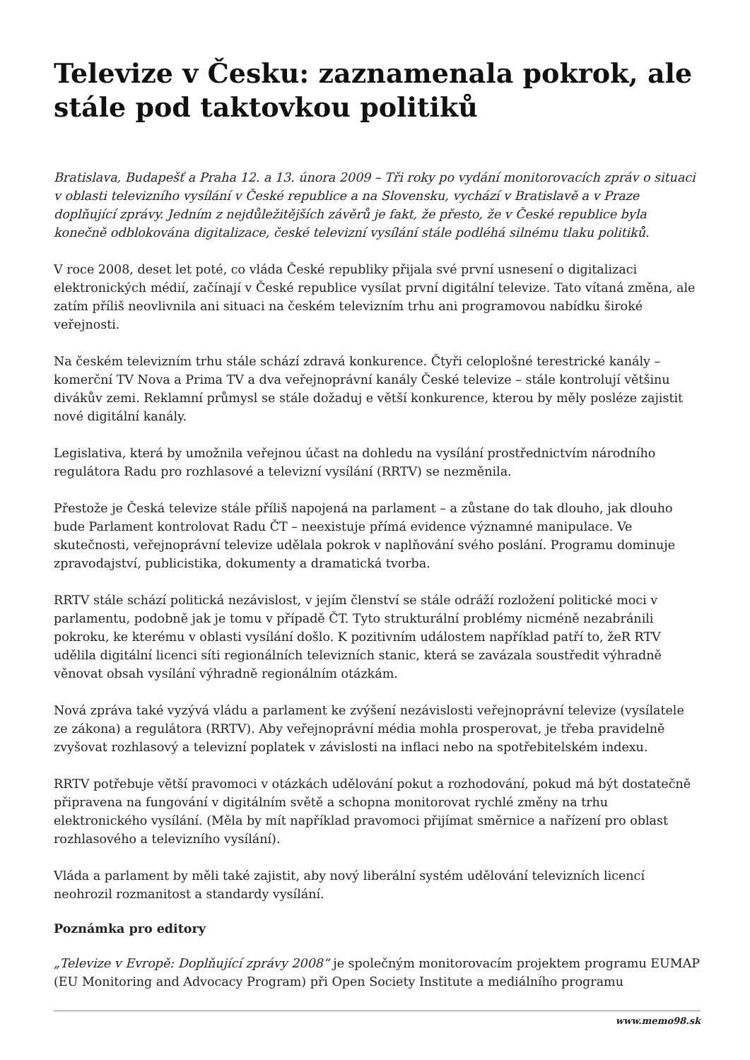Televize v Česku: zaznamenala pokrok, ale stále pod taktovkou politiků
Bratislava, Budapešť a Praha 12. a 13. února 2009 – Tři roky po vydání monitorovacích zpráv o situaci v oblasti televizního vysílání v České republice a na Slovensku, vychází v Bratislavě a v Praze doplňující zprávy. Jedním z nejdůležitějších závěrů je fakt, že přesto, že v České republice byla konečně odblokována digitalizace, české televizní vysílání stále podléhá silnému tlaku politiků.
V roce 2008, deset let poté, co vláda České republiky přijala své první usnesení o digitalizaci elektronických médií, začínají v České republice vysílat první digitální televize. Tato vítaná změna, ale zatím příliš neovlivnila ani situaci na českém televizním trhu ani programovou nabídku široké veřejnosti.
Na českém televizním trhu stále schází zdravá konkurence. Čtyři celoplošné terestrické kanály – komerční TV Nova a Prima TV a dva veřejnoprávní kanály České televize – stále kontrolují většinu divákův zemi. Reklamní průmysl se stále dožaduj e větší konkurence, kterou by měly posléze zajistit nové digitální kanály.
Legislativa, která by umožnila veřejnou účast na dohledu na vysílání prostřednictvím národního regulátora Radu pro rozhlasové a televizní vysílání (RRTV) se nezměnila.
Přestože je Česká televize stále příliš napojená na parlament – a zůstane do tak dlouho, jak dlouho bude Parlament kontrolovat Radu ČT – neexistuje přímá evidence významné manipulace. Ve skutečnosti, veřejnoprávní televize udělala pokrok v naplňování svého poslání. Programu dominuje zpravodajství, publicistika, dokumenty a dramatická tvorba.
RRTV stále schází politická nezávislost, v jejím členství se stále odráží rozložení politické moci v parlamentu, podobně jak je tomu v případě ČT. Tyto strukturální problémy nicméně nezabránili pokroku, ke kterému v oblasti vysílání došlo. K pozitivním událostem například patří to, žeR RTV udělila digitální licenci síti regionálních televizních stanic, která se zavázala soustředit výhradně věnovat obsah vysílání výhradně regionálním otázkám.
Nová zpráva také vyzývá vládu a parlament ke zvýšení nezávislosti veřejnoprávní televize (vysílatele ze zákona) a regulátora (RRTV). Aby veřejnoprávní média mohla prosperovat, je třeba pravidelně zvyšovat rozhlasový a televizní poplatek v závislosti na inflaci nebo na spotřebitelském indexu.
RRTV potřebuje větší pravomoci v otázkách udělování pokut a rozhodování, pokud má být dostatečně připravena na fungování v digitálním světě a schopna monitorovat rychlé změny na trhu elektronického vysílání. (Měla by mít například pravomoci přijímat směrnice a nařízení pro oblast rozhlasového a televizního vysílání).
Vláda a parlament by měli také zajistit, aby nový liberální systém udělování televizních licencí neohrozil rozmanitost a standardy vysílání.
Poznámka pro editory
„Televize v Evropě: Doplňující zprávy 2008“ je společným monitorovacím projektem programu EUMAP (EU Monitoring and Advocacy Program) při Open Society Institute a mediálního programu
www.memo98.sk